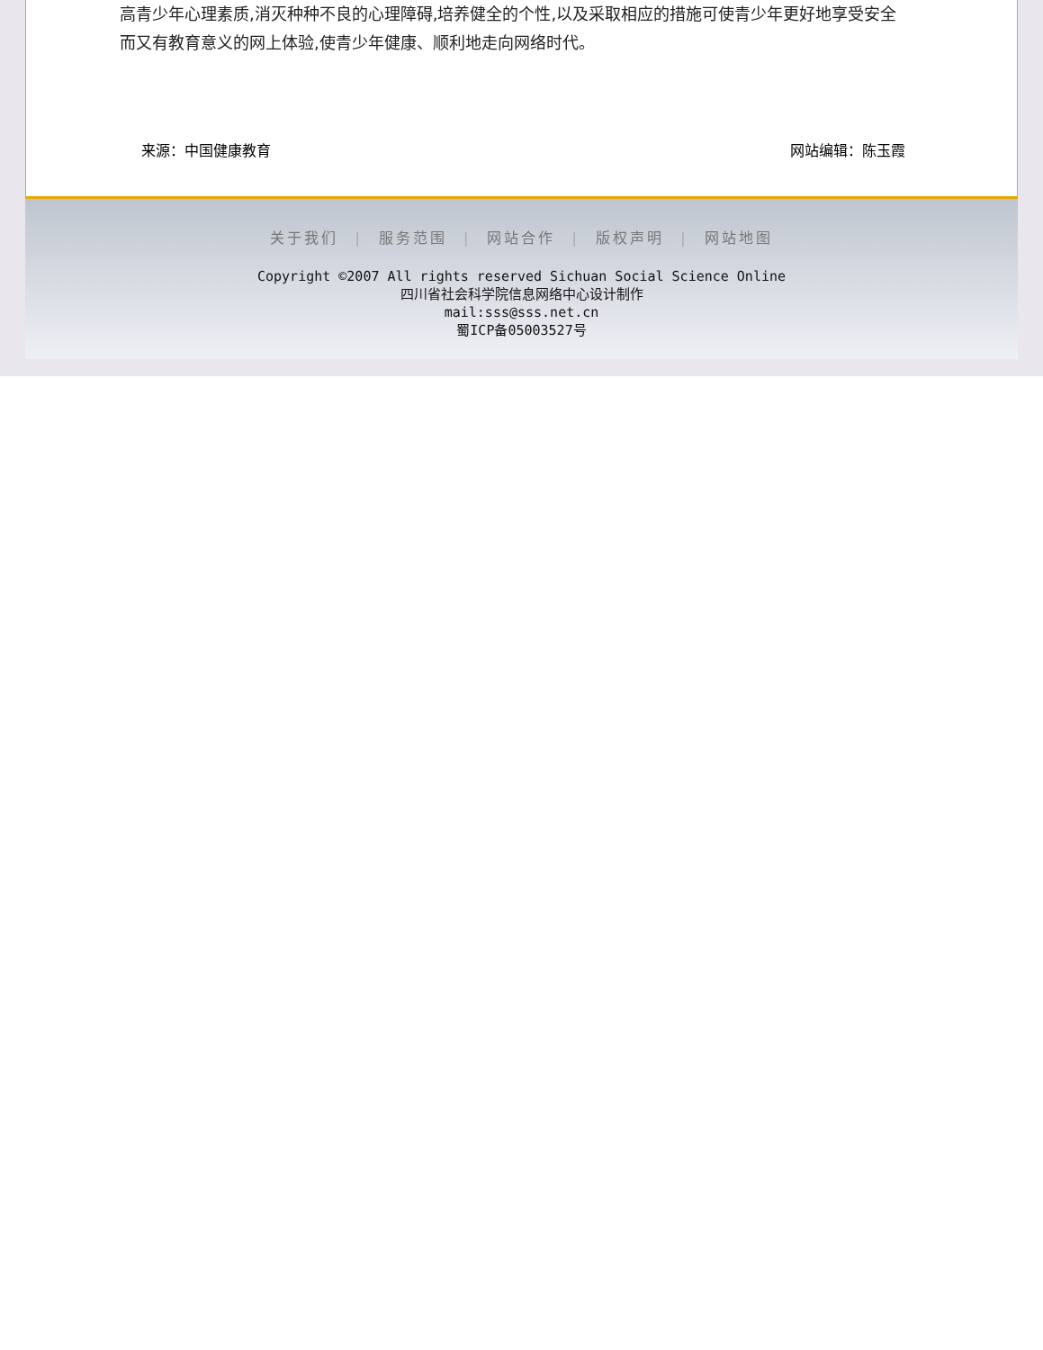高青少年心理素质,消灭种种不良的心理障碍,培养健全的个性,以及采取相应的措施可使青少年更好地享受安全而又有教育意义的网上体验,使青少年健康、顺利地走向网络时代。
来源：中国健康教育 网站编辑：陈玉霞
关于我们 | 服务范围 | 网站合作 | 版权声明 | 网站地图
Copyright ©2007 All rights reserved Sichuan Social Science Online
四川省社会科学院信息网络中心设计制作
mail:sss@sss.net.cn
蜀ICP备05003527号